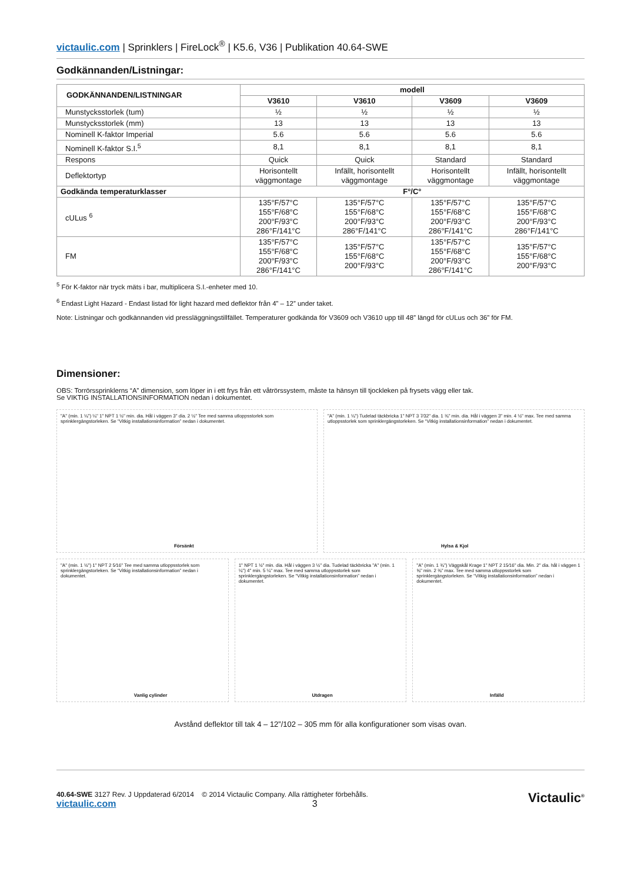victaulic.com | Sprinklers | FireLock<sup>®</sup> | K5.6, V36 | Publikation 40.64-SWE
Godkännanden/Listningar:
| GODKÄNNANDEN/LISTNINGAR | modell | | | |
| --- | --- | --- | --- | --- |
| | V3610 | V3610 | V3609 | V3609 |
| Munstycksstorlek (tum) | ½ | ½ | ½ | ½ |
| Munstycksstorlek (mm) | 13 | 13 | 13 | 13 |
| Nominell K-faktor Imperial | 5.6 | 5.6 | 5.6 | 5.6 |
| Nominell K-faktor S.I.<sup>5</sup> | 8,1 | 8,1 | 8,1 | 8,1 |
| Respons | Quick | Quick | Standard | Standard |
| Deflektortyp | Horisontellt väggmontage | Infällt, horisontellt väggmontage | Horisontellt väggmontage | Infällt, horisontellt väggmontage |
| Godkända temperaturklasser | F°/C° | | | |
| cULus <sup>6</sup> | 135°F/57°C 155°F/68°C 200°F/93°C 286°F/141°C | 135°F/57°C 155°F/68°C 200°F/93°C 286°F/141°C | 135°F/57°C 155°F/68°C 200°F/93°C 286°F/141°C | 135°F/57°C 155°F/68°C 200°F/93°C 286°F/141°C |
| FM | 135°F/57°C 155°F/68°C 200°F/93°C 286°F/141°C | 135°F/57°C 155°F/68°C 200°F/93°C | 135°F/57°C 155°F/68°C 200°F/93°C 286°F/141°C | 135°F/57°C 155°F/68°C 200°F/93°C |
<sup>5</sup> För K-faktor när tryck mäts i bar, multiplicera S.I.-enheter med 10.
<sup>6</sup> Endast Light Hazard - Endast listad för light hazard med deflektor från 4” – 12” under taket.
Note: Listningar och godkännanden vid pressläggningstillfället. Temperaturer godkända för V3609 och V3610 upp till 48” längd för cULus och 36” för FM.
Dimensioner:
OBS: Torrörssprinklerns “A” dimension, som löper in i ett frys från ett våtrörssystem, måste ta hänsyn till tjockleken på frysets vägg eller tak.
Se VIKTIG INSTALLATIONSINFORMATION nedan i dokumentet.
"A" (min. 1 ¼") ¼" 1" NPT 1 ½" min. dia. Hål i väggen 3" dia. 2 ½" Tee med samma utloppsstorlek som sprinklergängstorleken. Se “Vitkig installationsinformation” nedan i dokumentet.
Försänkt
"A" (min. 1 ¼") Tudelad täckbricka 1" NPT 3 7⁄32" dia. 1 ¾" min. dia. Hål i väggen 3" min. 4 ½" max. Tee med samma utloppsstorlek som sprinklergängstorleken. Se “Vitkig installationsinformation” nedan i dokumentet.
Hylsa & Kjol
"A" (min. 1 ½") 1" NPT 2 5⁄16" Tee med samma utloppsstorlek som sprinklergängstorleken. Se “Vitkig installationsinformation” nedan i dokumentet.
Vanlig cylinder
1" NPT 1 ½" min. dia. Hål i väggen 3 ½" dia. Tudelad täckbricka "A" (min. 1 ¼") 4" min. 5 ¼" max. Tee med samma utloppsstorlek som sprinklergängstorleken. Se “Vitkig installationsinformation” nedan i dokumentet.
Utdragen
"A" (min. 1 ¾") Väggskål Krage 1" NPT 2 15⁄16" dia. Min. 2" dia. hål i väggen 1 ⅝" min. 2 ⅜" max. Tee med samma utloppsstorlek som sprinklergängstorleken. Se “Vitkig installationsinformation” nedan i dokumentet.
Infälld
Avstånd deflektor till tak 4 – 12”/102 – 305 mm för alla konfigurationer som visas ovan.
40.64-SWE 3127 Rev. J Uppdaterad 6/2014 © 2014 Victaulic Company. Alla rättigheter förbehålls.
victaulic.com 3
Victaulic<sup>®</sup>